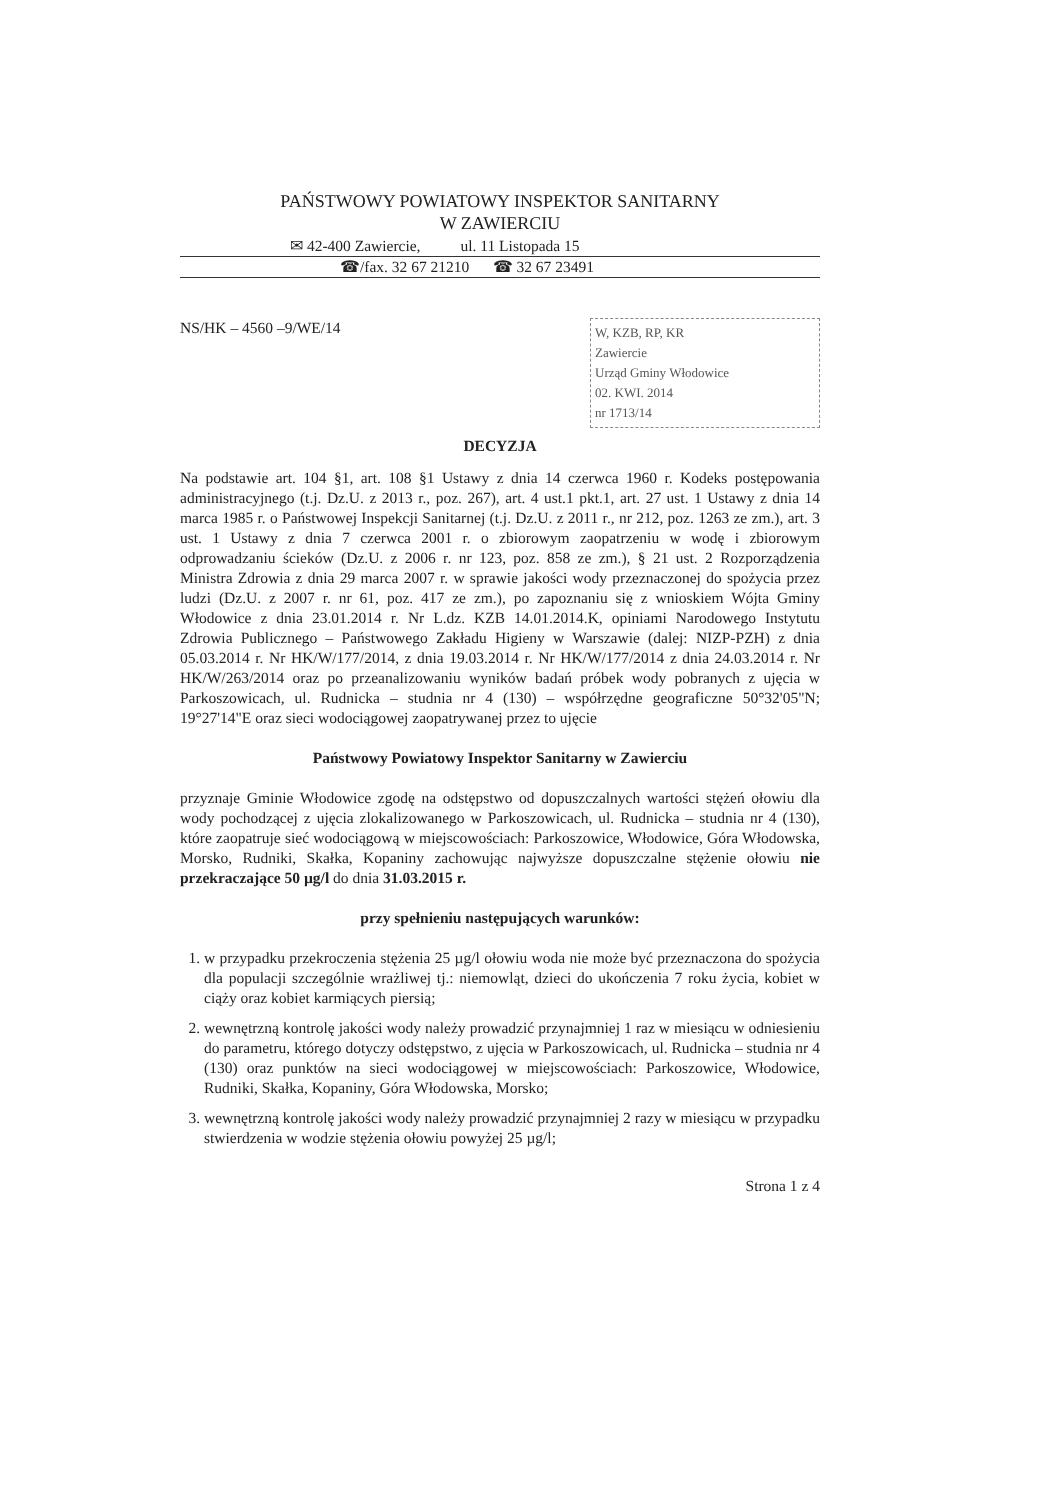PAŃSTWOWY POWIATOWY INSPEKTOR SANITARNY
W ZAWIERCIU
✉ 42-400 Zawiercie, ul. 11 Listopada 15
☎/fax. 32 67 21210 ☎ 32 67 23491
NS/HK – 4560 –9/WE/14
W, KZB, RP, KR
Zawiercie
Urząd Gminy Włodowice
02. KWI. 2014
nr 1713/14
DECYZJA
Na podstawie art. 104 §1, art. 108 §1 Ustawy z dnia 14 czerwca 1960 r. Kodeks postępowania administracyjnego (t.j. Dz.U. z 2013 r., poz. 267), art. 4 ust.1 pkt.1, art. 27 ust. 1 Ustawy z dnia 14 marca 1985 r. o Państwowej Inspekcji Sanitarnej (t.j. Dz.U. z 2011 r., nr 212, poz. 1263 ze zm.), art. 3 ust. 1 Ustawy z dnia 7 czerwca 2001 r. o zbiorowym zaopatrzeniu w wodę i zbiorowym odprowadzaniu ścieków (Dz.U. z 2006 r. nr 123, poz. 858 ze zm.), § 21 ust. 2 Rozporządzenia Ministra Zdrowia z dnia 29 marca 2007 r. w sprawie jakości wody przeznaczonej do spożycia przez ludzi (Dz.U. z 2007 r. nr 61, poz. 417 ze zm.), po zapoznaniu się z wnioskiem Wójta Gminy Włodowice z dnia 23.01.2014 r. Nr L.dz. KZB 14.01.2014.K, opiniami Narodowego Instytutu Zdrowia Publicznego – Państwowego Zakładu Higieny w Warszawie (dalej: NIZP-PZH) z dnia 05.03.2014 r. Nr HK/W/177/2014, z dnia 19.03.2014 r. Nr HK/W/177/2014 z dnia 24.03.2014 r. Nr HK/W/263/2014 oraz po przeanalizowaniu wyników badań próbek wody pobranych z ujęcia w Parkoszowicach, ul. Rudnicka – studnia nr 4 (130) – współrzędne geograficzne 50°32'05"N; 19°27'14"E oraz sieci wodociągowej zaopatrywanej przez to ujęcie
Państwowy Powiatowy Inspektor Sanitarny w Zawierciu
przyznaje Gminie Włodowice zgodę na odstępstwo od dopuszczalnych wartości stężeń ołowiu dla wody pochodzącej z ujęcia zlokalizowanego w Parkoszowicach, ul. Rudnicka – studnia nr 4 (130), które zaopatruje sieć wodociągową w miejscowościach: Parkoszowice, Włodowice, Góra Włodowska, Morsko, Rudniki, Skałka, Kopaniny zachowując najwyższe dopuszczalne stężenie ołowiu nie przekraczające 50 µg/l do dnia 31.03.2015 r.
przy spełnieniu następujących warunków:
1. w przypadku przekroczenia stężenia 25 µg/l ołowiu woda nie może być przeznaczona do spożycia dla populacji szczególnie wrażliwej tj.: niemowląt, dzieci do ukończenia 7 roku życia, kobiet w ciąży oraz kobiet karmiących piersią;
2. wewnętrzną kontrolę jakości wody należy prowadzić przynajmniej 1 raz w miesiącu w odniesieniu do parametru, którego dotyczy odstępstwo, z ujęcia w Parkoszowicach, ul. Rudnicka – studnia nr 4 (130) oraz punktów na sieci wodociągowej w miejscowościach: Parkoszowice, Włodowice, Rudniki, Skałka, Kopaniny, Góra Włodowska, Morsko;
3. wewnętrzną kontrolę jakości wody należy prowadzić przynajmniej 2 razy w miesiącu w przypadku stwierdzenia w wodzie stężenia ołowiu powyżej 25 µg/l;
Strona 1 z 4